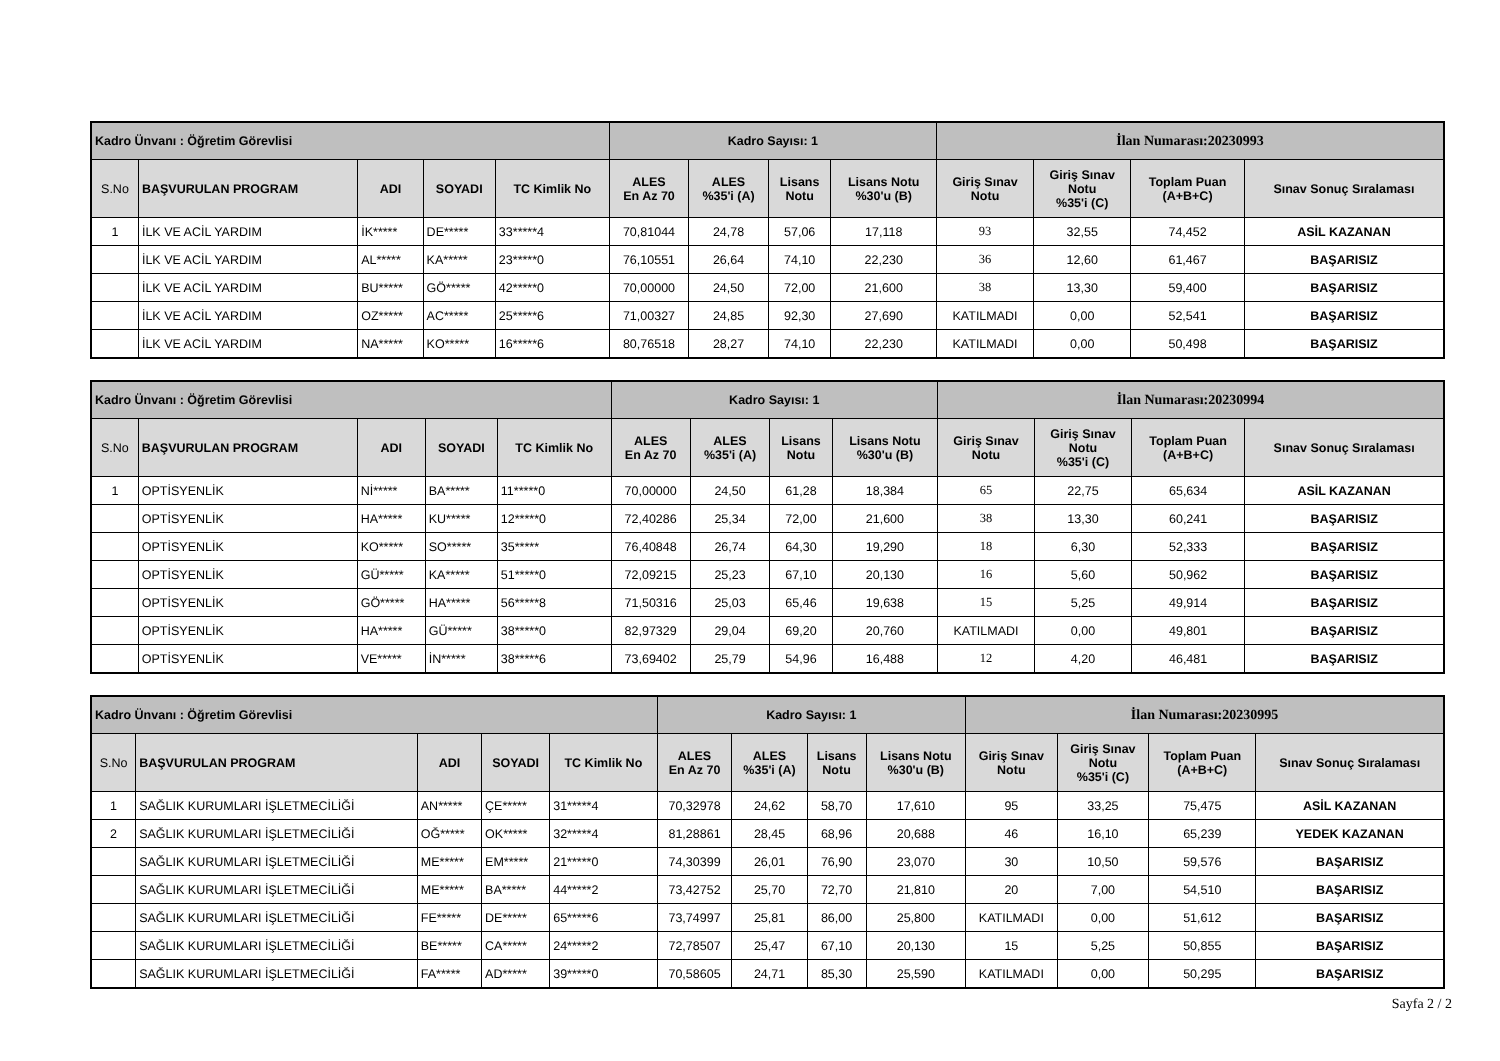| Kadro Ünvanı : Öğretim Görevlisi | | | | | Kadro Sayısı: 1 | | | | İlan Numarası:20230993 | | | |
| S.No | BAŞVURULAN PROGRAM | ADI | SOYADI | TC Kimlik No | ALES En Az 70 | ALES %35'i (A) | Lisans Notu | Lisans Notu %30'u (B) | Giriş Sınav Notu | Giriş Sınav Notu %35'i (C) | Toplam Puan (A+B+C) | Sınav Sonuç Sıralaması |
| 1 | İLK VE ACİL YARDIM | İK***** | DE***** | 33*****4 | 70,81044 | 24,78 | 57,06 | 17,118 | 93 | 32,55 | 74,452 | ASİL KAZANAN |
| | İLK VE ACİL YARDIM | AL***** | KA***** | 23*****0 | 76,10551 | 26,64 | 74,10 | 22,230 | 36 | 12,60 | 61,467 | BAŞARISIZ |
| | İLK VE ACİL YARDIM | BU***** | GÖ***** | 42*****0 | 70,00000 | 24,50 | 72,00 | 21,600 | 38 | 13,30 | 59,400 | BAŞARISIZ |
| | İLK VE ACİL YARDIM | OZ***** | AC***** | 25*****6 | 71,00327 | 24,85 | 92,30 | 27,690 | KATILMADI | 0,00 | 52,541 | BAŞARISIZ |
| | İLK VE ACİL YARDIM | NA***** | KO***** | 16*****6 | 80,76518 | 28,27 | 74,10 | 22,230 | KATILMADI | 0,00 | 50,498 | BAŞARISIZ |
| Kadro Ünvanı : Öğretim Görevlisi | | | | | Kadro Sayısı: 1 | | | | İlan Numarası:20230994 | | | |
| S.No | BAŞVURULAN PROGRAM | ADI | SOYADI | TC Kimlik No | ALES En Az 70 | ALES %35'i (A) | Lisans Notu | Lisans Notu %30'u (B) | Giriş Sınav Notu | Giriş Sınav Notu %35'i (C) | Toplam Puan (A+B+C) | Sınav Sonuç Sıralaması |
| 1 | OPTİSYENLİK | Nİ***** | BA***** | 11*****0 | 70,00000 | 24,50 | 61,28 | 18,384 | 65 | 22,75 | 65,634 | ASİL KAZANAN |
| | OPTİSYENLİK | HA***** | KU***** | 12*****0 | 72,40286 | 25,34 | 72,00 | 21,600 | 38 | 13,30 | 60,241 | BAŞARISIZ |
| | OPTİSYENLİK | KO***** | SO***** | 35***** | 76,40848 | 26,74 | 64,30 | 19,290 | 18 | 6,30 | 52,333 | BAŞARISIZ |
| | OPTİSYENLİK | GÜ***** | KA***** | 51*****0 | 72,09215 | 25,23 | 67,10 | 20,130 | 16 | 5,60 | 50,962 | BAŞARISIZ |
| | OPTİSYENLİK | GÖ***** | HA***** | 56*****8 | 71,50316 | 25,03 | 65,46 | 19,638 | 15 | 5,25 | 49,914 | BAŞARISIZ |
| | OPTİSYENLİK | HA***** | GÜ***** | 38*****0 | 82,97329 | 29,04 | 69,20 | 20,760 | KATILMADI | 0,00 | 49,801 | BAŞARISIZ |
| | OPTİSYENLİK | VE***** | İN***** | 38*****6 | 73,69402 | 25,79 | 54,96 | 16,488 | 12 | 4,20 | 46,481 | BAŞARISIZ |
| Kadro Ünvanı : Öğretim Görevlisi | | | | | Kadro Sayısı: 1 | | | | İlan Numarası:20230995 | | | |
| S.No | BAŞVURULAN PROGRAM | ADI | SOYADI | TC Kimlik No | ALES En Az 70 | ALES %35'i (A) | Lisans Notu | Lisans Notu %30'u (B) | Giriş Sınav Notu | Giriş Sınav Notu %35'i (C) | Toplam Puan (A+B+C) | Sınav Sonuç Sıralaması |
| 1 | SAĞLIK KURUMLARI İŞLETMECİLİĞİ | AN***** | ÇE***** | 31*****4 | 70,32978 | 24,62 | 58,70 | 17,610 | 95 | 33,25 | 75,475 | ASİL KAZANAN |
| 2 | SAĞLIK KURUMLARI İŞLETMECİLİĞİ | OĞ***** | OK***** | 32*****4 | 81,28861 | 28,45 | 68,96 | 20,688 | 46 | 16,10 | 65,239 | YEDEK KAZANAN |
| | SAĞLIK KURUMLARI İŞLETMECİLİĞİ | ME***** | EM***** | 21*****0 | 74,30399 | 26,01 | 76,90 | 23,070 | 30 | 10,50 | 59,576 | BAŞARISIZ |
| | SAĞLIK KURUMLARI İŞLETMECİLİĞİ | ME***** | BA***** | 44*****2 | 73,42752 | 25,70 | 72,70 | 21,810 | 20 | 7,00 | 54,510 | BAŞARISIZ |
| | SAĞLIK KURUMLARI İŞLETMECİLİĞİ | FE***** | DE***** | 65*****6 | 73,74997 | 25,81 | 86,00 | 25,800 | KATILMADI | 0,00 | 51,612 | BAŞARISIZ |
| | SAĞLIK KURUMLARI İŞLETMECİLİĞİ | BE***** | CA***** | 24*****2 | 72,78507 | 25,47 | 67,10 | 20,130 | 15 | 5,25 | 50,855 | BAŞARISIZ |
| | SAĞLIK KURUMLARI İŞLETMECİLİĞİ | FA***** | AD***** | 39*****0 | 70,58605 | 24,71 | 85,30 | 25,590 | KATILMADI | 0,00 | 50,295 | BAŞARISIZ |
Sayfa 2 / 2